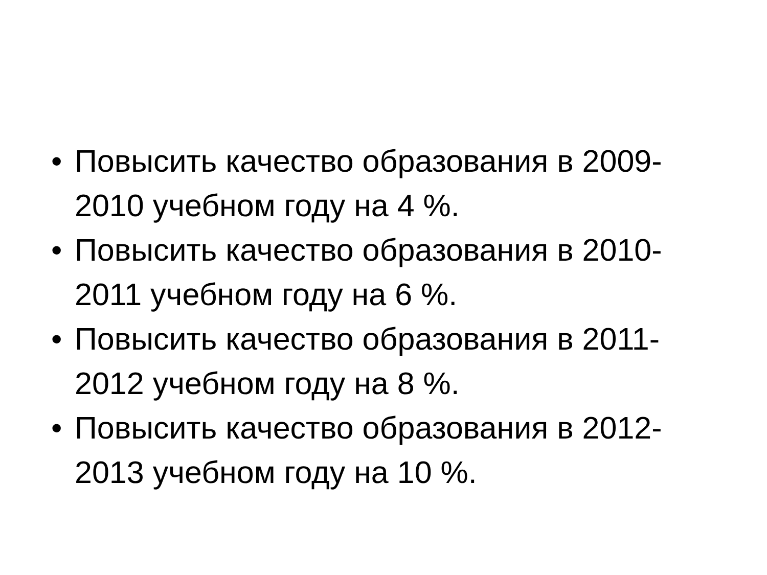• Повысить качество образования в 2009-2010 учебном году на 4 %.
• Повысить качество образования в 2010-2011 учебном году на 6 %.
• Повысить качество образования в 2011-2012 учебном году на 8 %.
• Повысить качество образования в 2012-2013 учебном году на 10 %.